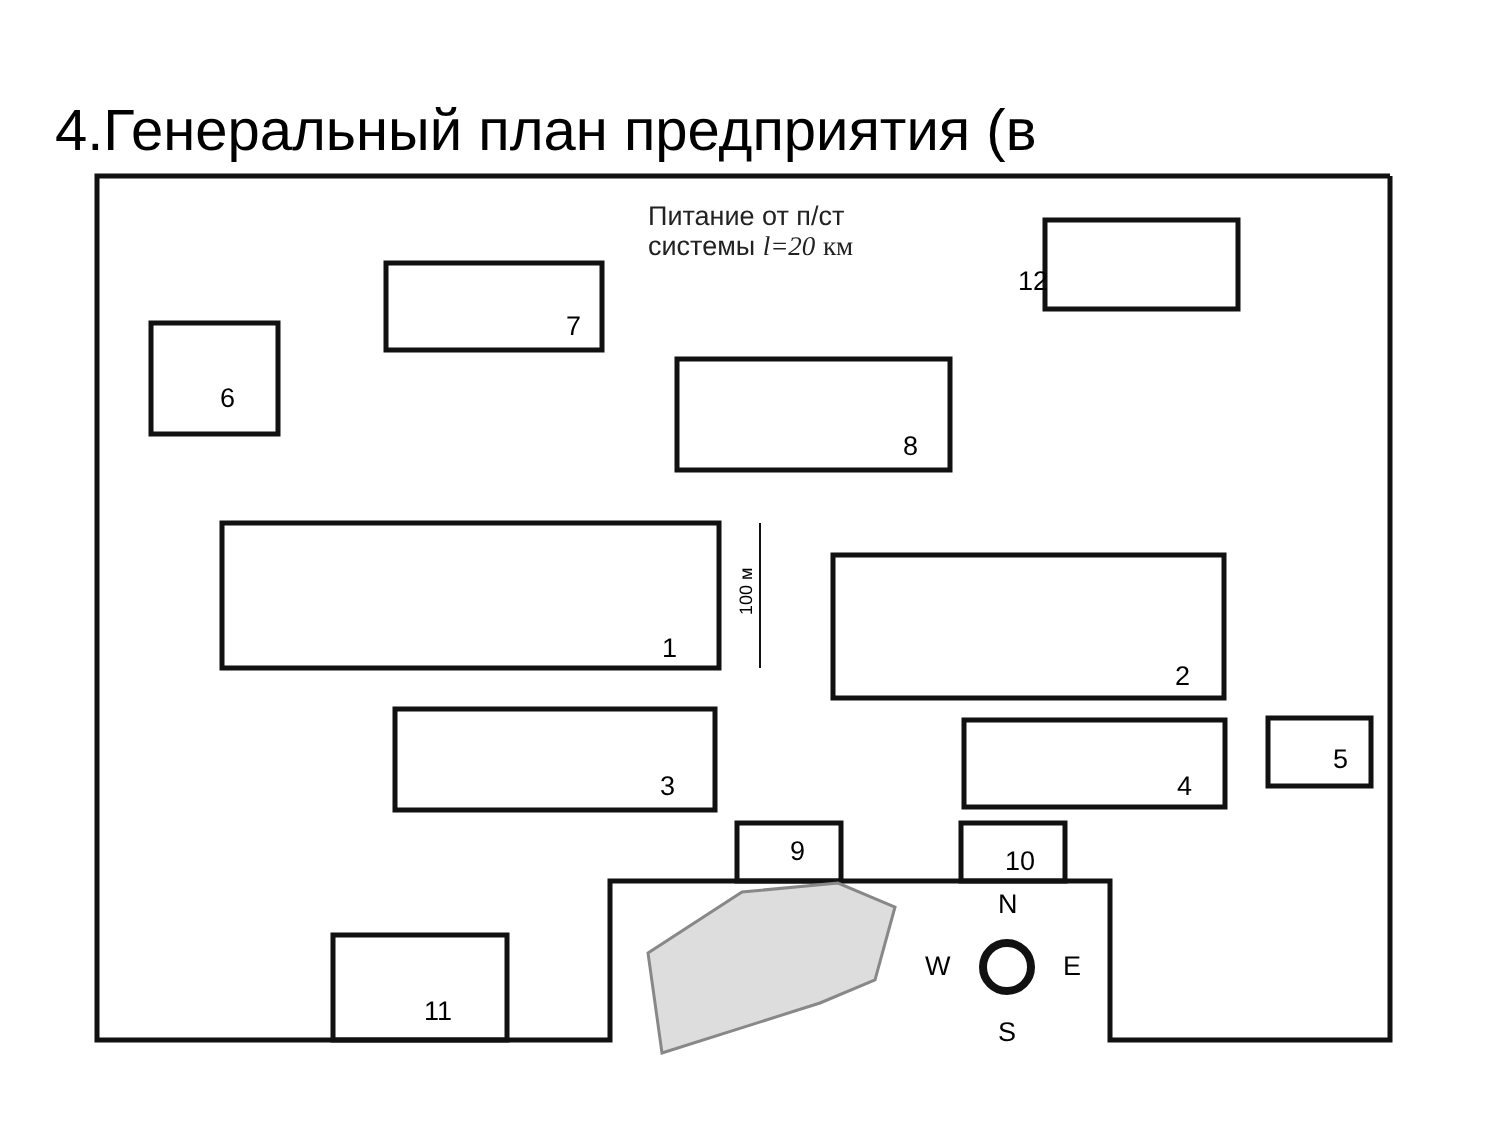4.Генеральный план предприятия (в
Питание от п/ст
системы l=20 км
7
6
8
12
1
2
3
4
5
9
10
11
100 м
N
S
W
E